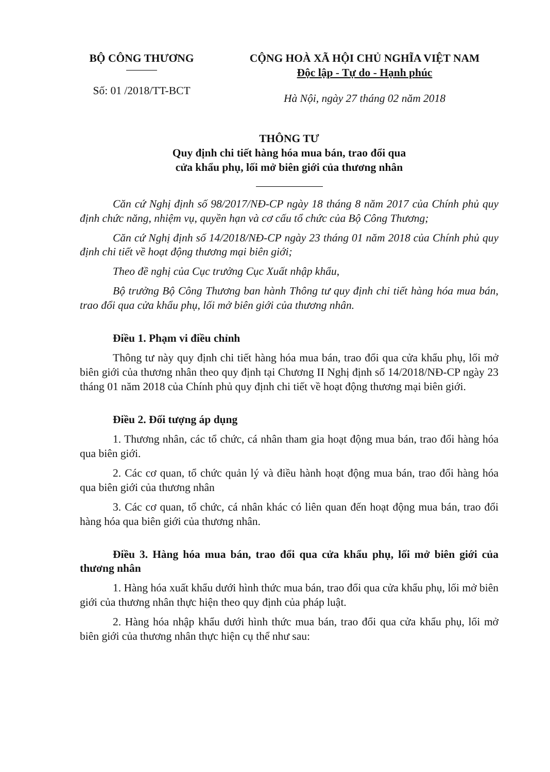BỘ CÔNG THƯƠNG
Số: 01 /2018/TT-BCT
CỘNG HOÀ XÃ HỘI CHỦ NGHĨA VIỆT NAM
Độc lập - Tự do - Hạnh phúc
Hà Nội, ngày 27 tháng 02 năm 2018
THÔNG TƯ
Quy định chi tiết hàng hóa mua bán, trao đổi qua
cửa khẩu phụ, lối mở biên giới của thương nhân
Căn cứ Nghị định số 98/2017/NĐ-CP ngày 18 tháng 8 năm 2017 của Chính phủ quy định chức năng, nhiệm vụ, quyền hạn và cơ cấu tổ chức của Bộ Công Thương;
Căn cứ Nghị định số 14/2018/NĐ-CP ngày 23 tháng 01 năm 2018 của Chính phủ quy định chi tiết về hoạt động thương mại biên giới;
Theo đề nghị của Cục trưởng Cục Xuất nhập khẩu,
Bộ trưởng Bộ Công Thương ban hành Thông tư quy định chi tiết hàng hóa mua bán, trao đổi qua cửa khẩu phụ, lối mở biên giới của thương nhân.
Điều 1. Phạm vi điều chỉnh
Thông tư này quy định chi tiết hàng hóa mua bán, trao đổi qua cửa khẩu phụ, lối mở biên giới của thương nhân theo quy định tại Chương II Nghị định số 14/2018/NĐ-CP ngày 23 tháng 01 năm 2018 của Chính phủ quy định chi tiết về hoạt động thương mại biên giới.
Điều 2. Đối tượng áp dụng
1. Thương nhân, các tổ chức, cá nhân tham gia hoạt động mua bán, trao đổi hàng hóa qua biên giới.
2. Các cơ quan, tổ chức quản lý và điều hành hoạt động mua bán, trao đổi hàng hóa qua biên giới của thương nhân
3. Các cơ quan, tổ chức, cá nhân khác có liên quan đến hoạt động mua bán, trao đổi hàng hóa qua biên giới của thương nhân.
Điều 3. Hàng hóa mua bán, trao đổi qua cửa khẩu phụ, lối mở biên giới của thương nhân
1. Hàng hóa xuất khẩu dưới hình thức mua bán, trao đổi qua cửa khẩu phụ, lối mở biên giới của thương nhân thực hiện theo quy định của pháp luật.
2. Hàng hóa nhập khẩu dưới hình thức mua bán, trao đổi qua cửa khẩu phụ, lối mở biên giới của thương nhân thực hiện cụ thể như sau: